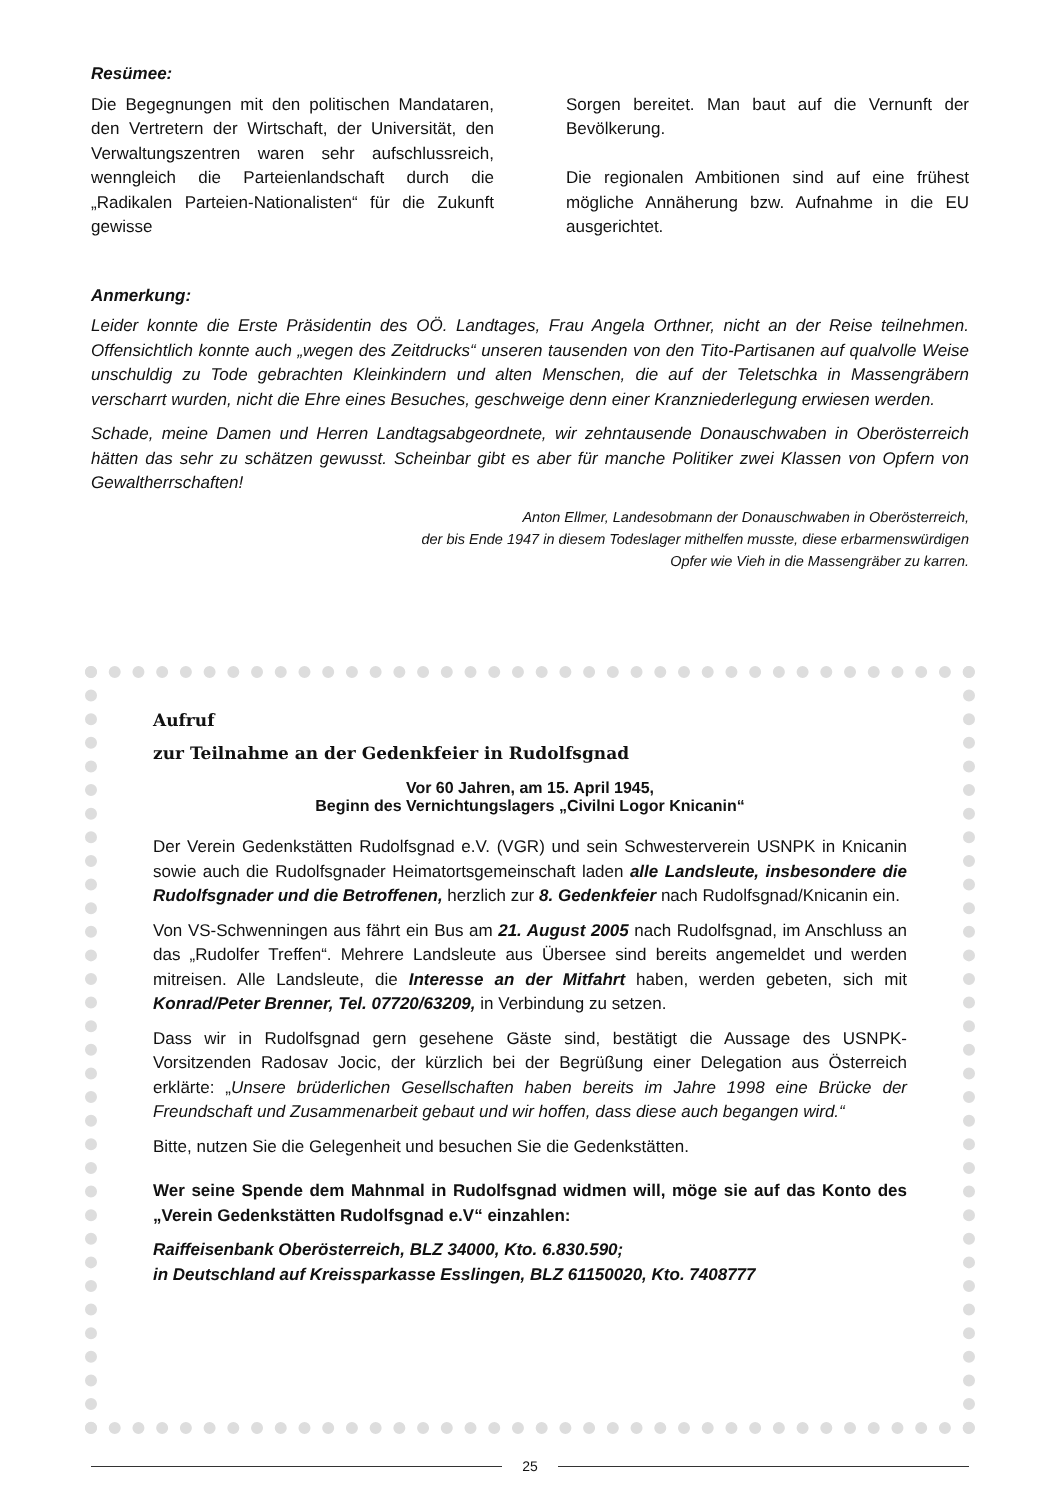Resümee:
Die Begegnungen mit den politischen Mandataren, den Vertretern der Wirtschaft, der Universität, den Verwaltungszentren waren sehr aufschlussreich, wenngleich die Parteienlandschaft durch die „Radikalen Parteien-Nationalisten“ für die Zukunft gewisse
Sorgen bereitet. Man baut auf die Vernunft der Bevölkerung.
Die regionalen Ambitionen sind auf eine frühest mögliche Annäherung bzw. Aufnahme in die EU ausgerichtet.
Anmerkung:
Leider konnte die Erste Präsidentin des OÖ. Landtages, Frau Angela Orthner, nicht an der Reise teilnehmen. Offensichtlich konnte auch „wegen des Zeitdrucks“ unseren tausenden von den Tito-Partisanen auf qualvolle Weise unschuldig zu Tode gebrachten Kleinkindern und alten Menschen, die auf der Teletschka in Massengräbern verscharrt wurden, nicht die Ehre eines Besuches, geschweige denn einer Kranzniederlegung erwiesen werden.
Schade, meine Damen und Herren Landtagsabgeordnete, wir zehntausende Donauschwaben in Oberösterreich hätten das sehr zu schätzen gewusst. Scheinbar gibt es aber für manche Politiker zwei Klassen von Opfern von Gewaltherrschaften!
Anton Ellmer, Landesobmann der Donauschwaben in Oberösterreich,
der bis Ende 1947 in diesem Todeslager mithelfen musste, diese erbarmenswürdigen
Opfer wie Vieh in die Massengräber zu karren.
Aufruf
zur Teilnahme an der Gedenkfeier in Rudolfsgnad
Vor 60 Jahren, am 15. April 1945,
Beginn des Vernichtungslagers „Civilni Logor Knicanin“
Der Verein Gedenkstätten Rudolfsgnad e.V. (VGR) und sein Schwesterverein USNPK in Knicanin sowie auch die Rudolfsgnader Heimatortsgemeinschaft laden alle Landsleute, insbesondere die Rudolfsgnader und die Betroffenen, herzlich zur 8. Gedenkfeier nach Rudolfsgnad/Knicanin ein.
Von VS-Schwenningen aus fährt ein Bus am 21. August 2005 nach Rudolfsgnad, im Anschluss an das „Rudolfer Treffen“. Mehrere Landsleute aus Übersee sind bereits angemeldet und werden mitreisen. Alle Landsleute, die Interesse an der Mitfahrt haben, werden gebeten, sich mit Konrad/Peter Brenner, Tel. 07720/63209, in Verbindung zu setzen.
Dass wir in Rudolfsgnad gern gesehene Gäste sind, bestätigt die Aussage des USNPK-Vorsitzenden Radosav Jocic, der kürzlich bei der Begrüßung einer Delegation aus Österreich erklärte: „Unsere brüderlichen Gesellschaften haben bereits im Jahre 1998 eine Brücke der Freundschaft und Zusammenarbeit gebaut und wir hoffen, dass diese auch begangen wird.“
Bitte, nutzen Sie die Gelegenheit und besuchen Sie die Gedenkstätten.
Wer seine Spende dem Mahnmal in Rudolfsgnad widmen will, möge sie auf das Konto des „Verein Gedenkstätten Rudolfsgnad e.V“ einzahlen:
Raiffeisenbank Oberösterreich, BLZ 34000, Kto. 6.830.590;
in Deutschland auf Kreissparkasse Esslingen, BLZ 61150020, Kto. 7408777
25